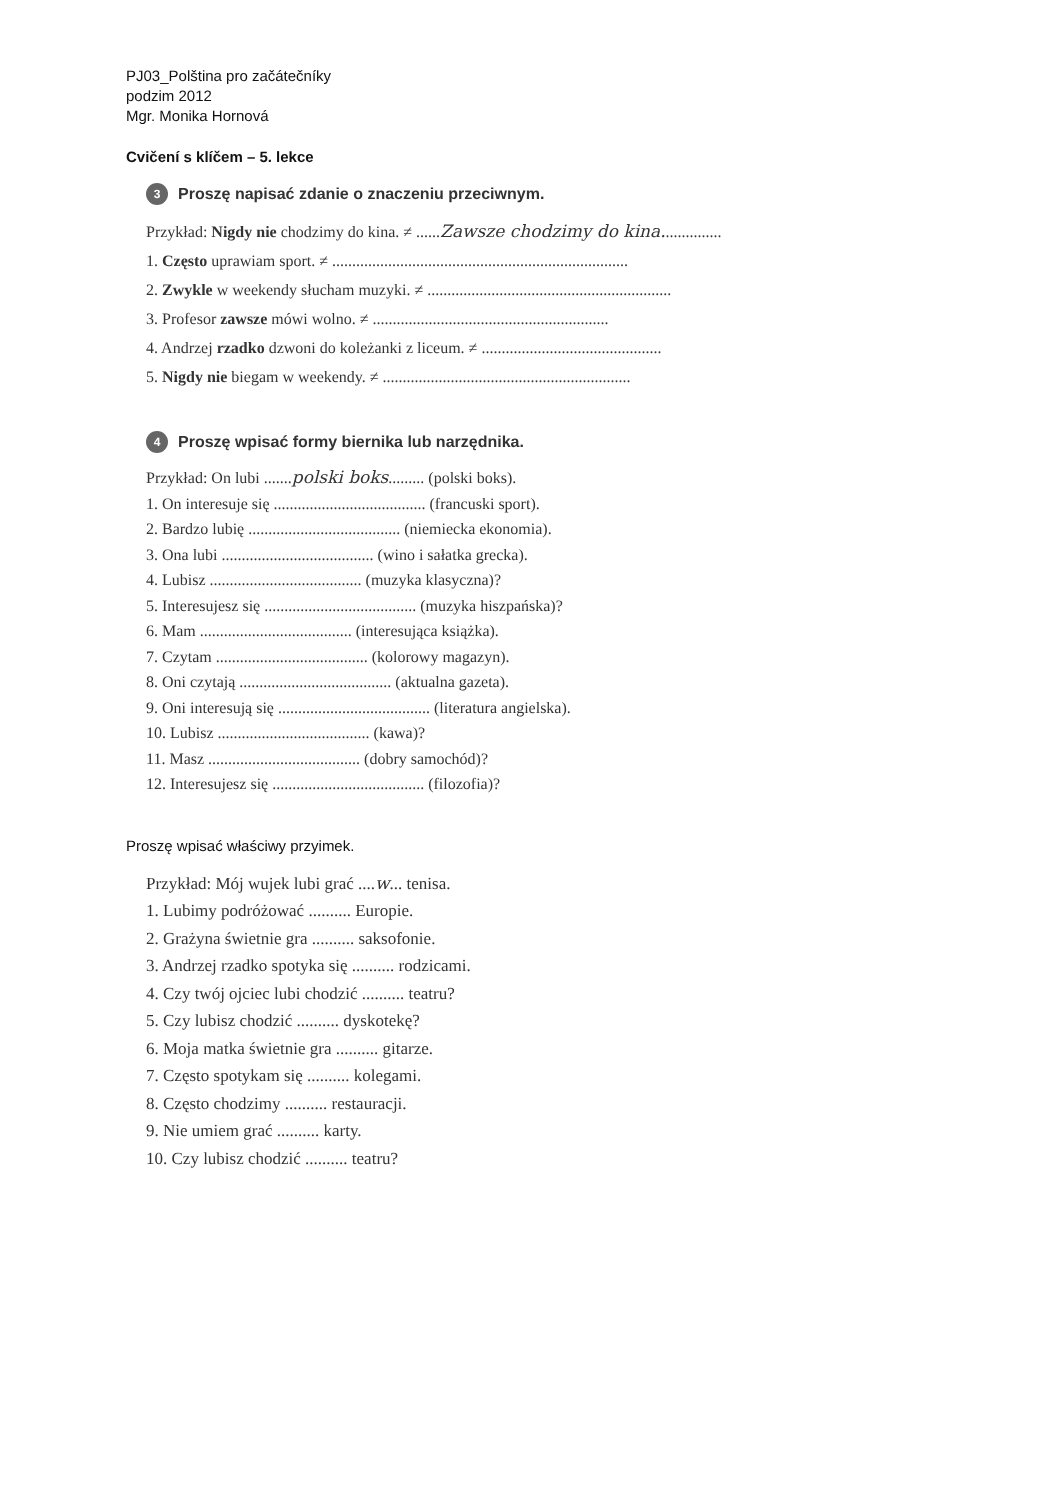PJ03_Polština pro začátečníky
podzim 2012
Mgr. Monika Hornová
Cvičení s klíčem – 5. lekce
3 Proszę napisać zdanie o znaczeniu przeciwnym.
Przykład: Nigdy nie chodzimy do kina. ≠ ......Zawsze chodzimy do kina...............
1. Często uprawiam sport. ≠ ..........................................................................
2. Zwykle w weekendy słucham muzyki. ≠ .............................................................
3. Profesor zawsze mówi wolno. ≠ ...........................................................
4. Andrzej rzadko dzwoni do koleżanki z liceum. ≠ .............................................
5. Nigdy nie biegam w weekendy. ≠ ..............................................................
4 Proszę wpisać formy biernika lub narzędnika.
Przykład: On lubi .......polski boks......... (polski boks).
1. On interesuje się ...................................... (francuski sport).
2. Bardzo lubię ...................................... (niemiecka ekonomia).
3. Ona lubi ...................................... (wino i sałatka grecka).
4. Lubisz ...................................... (muzyka klasyczna)?
5. Interesujesz się ...................................... (muzyka hiszpańska)?
6. Mam ...................................... (interesująca książka).
7. Czytam ...................................... (kolorowy magazyn).
8. Oni czytają ...................................... (aktualna gazeta).
9. Oni interesują się ...................................... (literatura angielska).
10. Lubisz ...................................... (kawa)?
11. Masz ...................................... (dobry samochód)?
12. Interesujesz się ...................................... (filozofia)?
Proszę wpisać właściwy przyimek.
Przykład: Mój wujek lubi grać ....w... tenisa.
1. Lubimy podróżować .......... Europie.
2. Grażyna świetnie gra .......... saksofonie.
3. Andrzej rzadko spotyka się .......... rodzicami.
4. Czy twój ojciec lubi chodzić .......... teatru?
5. Czy lubisz chodzić .......... dyskotekę?
6. Moja matka świetnie gra .......... gitarze.
7. Często spotykam się .......... kolegami.
8. Często chodzimy .......... restauracji.
9. Nie umiem grać .......... karty.
10. Czy lubisz chodzić .......... teatru?